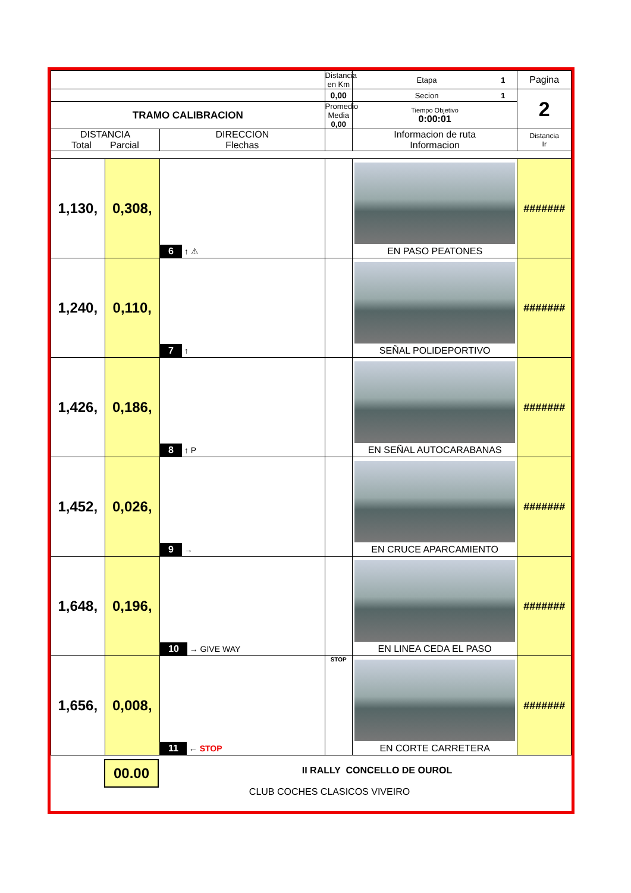| | | | Distancia en Km | Etapa 1 | Pagina |
| | | | 0,00 | Secion 1 | 2 |
| TRAMO CALIBRACION | | | Promedio Media 0,00 | Tiempo Objetivo 0:00:01 | |
| DISTANCIA Total Parcial | | DIRECCION Flechas | | Informacion de ruta Informacion | Distancia Ir |
| 1,130, | 0,308, | 6 ↑ ⚠ | | EN PASO PEATONES | ####### |
| 1,240, | 0,110, | 7 ↑ | | SEÑAL POLIDEPORTIVO | ####### |
| 1,426, | 0,186, | 8 ↑ P | | EN SEÑAL AUTOCARABANAS | ####### |
| 1,452, | 0,026, | 9 → | | EN CRUCE APARCAMIENTO | ####### |
| 1,648, | 0,196, | 10 → GIVE WAY | | EN LINEA CEDA EL PASO | ####### |
| 1,656, | 0,008, | 11 ← STOP | STOP | EN CORTE CARRETERA | ####### |
00.00
II RALLY CONCELLO DE OUROL
CLUB COCHES CLASICOS VIVEIRO